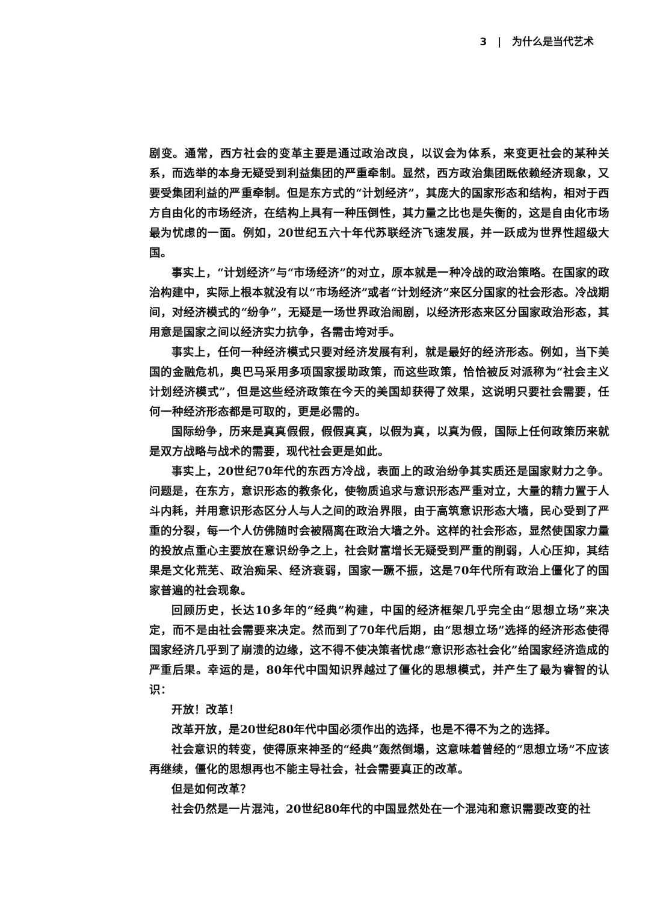3 | 为什么是当代艺术
剧变。通常，西方社会的变革主要是通过政治改良，以议会为体系，来变更社会的某种关系，而选举的本身无疑受到利益集团的严重牵制。显然，西方政治集团既依赖经济现象，又要受集团利益的严重牵制。但是东方式的“计划经济”，其庞大的国家形态和结构，相对于西方自由化的市场经济，在结构上具有一种压倒性，其力量之比也是失衡的，这是自由化市场最为忧虑的一面。例如，20世纪五六十年代苏联经济飞速发展，并一跃成为世界性超级大国。
事实上，“计划经济”与“市场经济”的对立，原本就是一种冷战的政治策略。在国家的政治构建中，实际上根本就没有以“市场经济”或者“计划经济”来区分国家的社会形态。冷战期间，对经济模式的“纷争”，无疑是一场世界政治闹剧，以经济形态来区分国家政治形态，其用意是国家之间以经济实力抗争，各需击垮对手。
事实上，任何一种经济模式只要对经济发展有利，就是最好的经济形态。例如，当下美国的金融危机，奥巴马采用多项国家援助政策，而这些政策，恰恰被反对派称为“社会主义计划经济模式”，但是这些经济政策在今天的美国却获得了效果，这说明只要社会需要，任何一种经济形态都是可取的，更是必需的。
国际纷争，历来是真真假假，假假真真，以假为真，以真为假，国际上任何政策历来就是双方战略与战术的需要，现代社会更是如此。
事实上，20世纪70年代的东西方冷战，表面上的政治纷争其实质还是国家财力之争。问题是，在东方，意识形态的教条化，使物质追求与意识形态严重对立，大量的精力置于人斗内耗，并用意识形态区分人与人之间的政治界限，由于高筑意识形态大墙，民心受到了严重的分裂，每一个人仿佛随时会被隔离在政治大墙之外。这样的社会形态，显然使国家力量的投放点重心主要放在意识纷争之上，社会财富增长无疑受到严重的削弱，人心压抑，其结果是文化荒芜、政治痴呆、经济衰弱，国家一蹶不振，这是70年代所有政治上僵化了的国家普遍的社会现象。
回顾历史，长达10多年的“经典”构建，中国的经济框架几乎完全由“思想立场”来决定，而不是由社会需要来决定。然而到了70年代后期，由“思想立场”选择的经济形态使得国家经济几乎到了崩溃的边缘，这不得不使决策者忧虑“意识形态社会化”给国家经济造成的严重后果。幸运的是，80年代中国知识界越过了僵化的思想模式，并产生了最为睿智的认识：
开放！改革！
改革开放，是20世纪80年代中国必须作出的选择，也是不得不为之的选择。
社会意识的转变，使得原来神圣的“经典”轰然倒塌，这意味着曾经的“思想立场”不应该再继续，僵化的思想再也不能主导社会，社会需要真正的改革。
但是如何改革？
社会仍然是一片混沌，20世纪80年代的中国显然处在一个混沌和意识需要改变的社